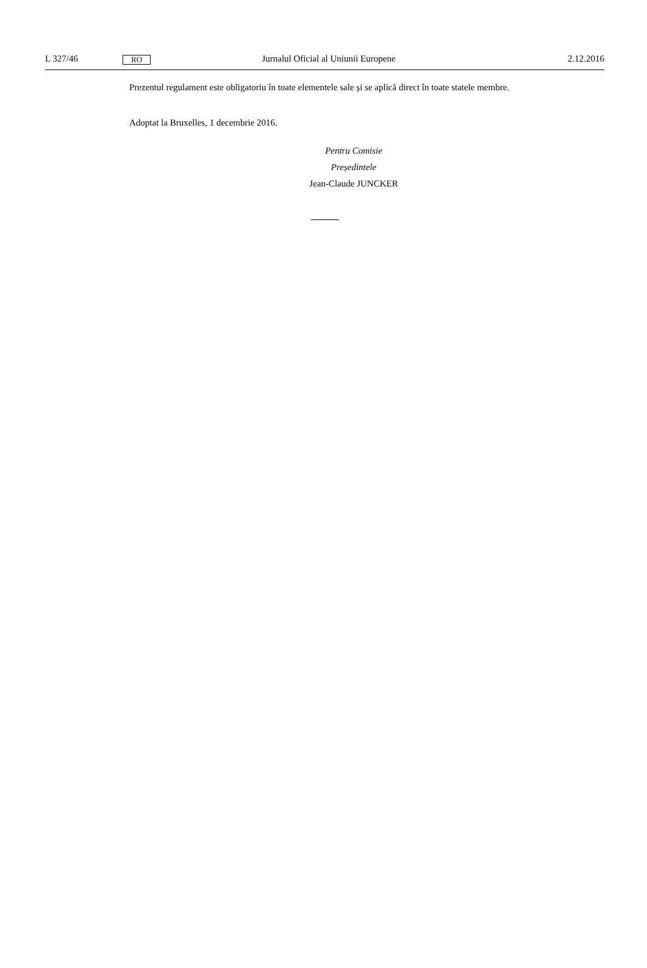L 327/46 RO Jurnalul Oficial al Uniunii Europene 2.12.2016
Prezentul regulament este obligatoriu în toate elementele sale și se aplică direct în toate statele membre.
Adoptat la Bruxelles, 1 decembrie 2016.
Pentru Comisie
Președintele
Jean-Claude JUNCKER